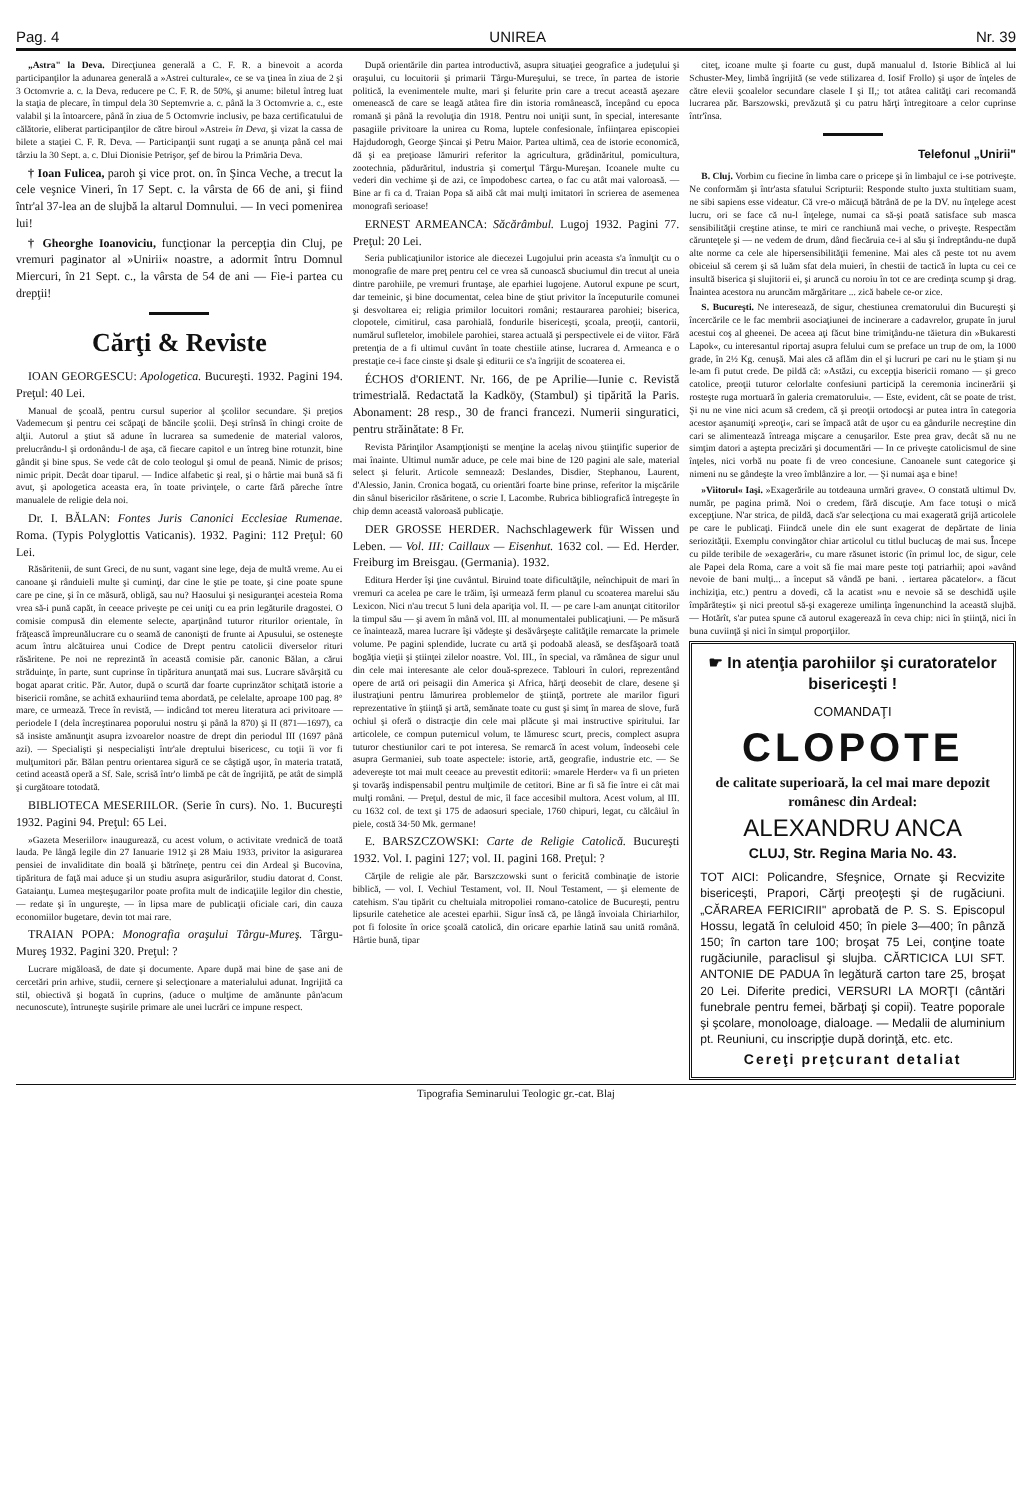Pag. 4 UNIREA Nr. 39
„Astra" la Deva. Direcţiunea generală a C. F. R. a binevoit a acorda participanţilor la adunarea generală a »Astrei culturale«, ce se va ţinea în ziua de 2 şi 3 Octomvrie a. c. la Deva, reducere pe C. F. R. de 50%, şi anume: biletul întreg luat la staţia de plecare, în timpul dela 30 Septemvrie a. c. până la 3 Octomvrie a. c., este valabil şi la întoarcere, până în ziua de 5 Octomvrie inclusiv, pe baza certificatului de călătorie, eliberat participanţilor de către biroul »Astrei« în Deva, şi vizat la cassa de bilete a staţiei C. F. R. Deva. — Participanţii sunt rugaţi a se anunţa până cel mai târziu la 30 Sept. a. c. Dlui Dionisie Petrişor, şef de birou la Primăria Deva.
† Ioan Fulicea, paroh şi vice prot. on. în Şinca Veche, a trecut la cele veşnice Vineri, în 17 Sept. c. la vârsta de 66 de ani, şi fiind într'al 37-lea an de slujbă la altarul Domnului. — In veci pomenirea lui!
† Gheorghe Ioanoviciu, funcţionar la percepţia din Cluj, pe vremuri paginator al »Unirii« noastre, a adormit întru Domnul Miercuri, în 21 Sept. c., la vârsta de 54 de ani — Fie-i partea cu drepţii!
Cărţi & Reviste
IOAN GEORGESCU: Apologetica. Bucureşti. 1932. Pagini 194. Preţul: 40 Lei.
Manual de şcoală, pentru cursul superior al şcolilor secundare. Şi preţios Vademecum şi pentru cei scăpaţi de băncile şcolii. Deşi strînsă în chingi croite de alţii. Autorul a ştiut să adune în lucrarea sa sumedenie de material valoros, prelucrându-l şi ordonându-l de aşa, că fiecare capitol e un întreg bine rotunzit, bine gândit şi bine spus. Se vede cât de colo teologul şi omul de peană. Nimic de prisos; nimic pripit. Decât doar tiparul. — Indice alfabetic şi real, şi o hârtie mai bună să fi avut, şi apologetica aceasta era, în toate privinţele, o carte fără păreche între manualele de religie dela noi.
Dr. I. BĂLAN: Fontes Juris Canonici Ecclesiae Rumenae. Roma. (Typis Polyglottis Vaticanis). 1932. Pagini: 112 Preţul: 60 Lei.
Răsăritenii, de sunt Greci, de nu sunt, vagant sine lege, deja de multă vreme. Au ei canoane şi rânduieli multe şi cuminţi, dar cine le ştie pe toate, şi cine poate spune care pe cine, şi în ce măsură, obligă, sau nu? Haosului şi nesiguranţei acesteia Roma vrea să-i pună capăt, în ceeace priveşte pe cei uniţi cu ea prin legăturile dragostei. O comisie compusă din elemente selecte, aparţinând tuturor riturilor orientale, în frăţească împreunălucrare cu o seamă de canonişti de frunte ai Apusului, se osteneşte acum întru alcătuirea unui Codice de Drept pentru catolicii diverselor rituri răsăritene. Pe noi ne reprezintă în această comisie păr. canonic Bălan, a cărui străduinţe, în parte, sunt cuprinse în tipăritura anunţată mai sus. Lucrare săvârşită cu bogat aparat critic. Păr. Autor, după o scurtă dar foarte cuprinzător schiţată istorie a bisericii române, se achită exhauriind tema abordată, pe celelalte, aproape 100 pag. 8° mare, ce urmează. Trece în revistă, — indicând tot mereu literatura aci privitoare — periodele I (dela încreştinarea poporului nostru şi până la 870) şi II (871—1697), ca să insiste amănunţit asupra izvoarelor noastre de drept din periodul III (1697 până azi). — Specialişti şi nespecialişti într'ale dreptului bisericesc, cu toţii îi vor fi mulţumitori păr. Bălan pentru orientarea sigură ce se câştigă uşor, în materia tratată, cetind această operă a Sf. Sale, scrisă într'o limbă pe cât de îngrijită, pe atât de simplă şi curgătoare totodată.
BIBLIOTECA MESERIILOR. (Serie în curs). No. 1. Bucureşti 1932. Pagini 94. Preţul: 65 Lei.
»Gazeta Meseriilor« inaugurează, cu acest volum, o activitate vrednică de toată lauda. Pe lângă legile din 27 Ianuarie 1912 şi 28 Maiu 1933, privitor la asigurarea pensiei de invaliditate din boală şi bătrîneţe, pentru cei din Ardeal şi Bucovina, tipăritura de faţă mai aduce şi un studiu asupra asigurărilor, studiu datorat d. Const. Gataianţu. Lumea meşteşugarilor poate profita mult de indicaţiile legilor din chestie, — redate şi în ungureşte, — în lipsa mare de publicaţii oficiale cari, din cauza economiilor bugetare, devin tot mai rare.
TRAIAN POPA: Monografia oraşului Târgu-Mureş. Târgu-Mureş 1932. Pagini 320. Preţul: ?
Lucrare migăloasă, de date şi documente. Apare după mai bine de şase ani de cercetări prin arhive, studii, cernere şi selecţionare a materialului adunat. Ingrijită ca stil, obiectivă şi bogată în cuprins, (aduce o mulţime de amănunte pân'acum necunoscute), întruneşte suşirile primare ale unei lucrări ce impune respect.
După orientările din partea introductivă, asupra situaţiei geografice a judeţului şi oraşului, cu locuitorii şi primarii Târgu-Mureşului, se trece, în partea de istorie politică, la evenimentele multe, mari şi felurite prin care a trecut această aşezare omenească de care se leagă atâtea fire din istoria românească, începând cu epoca romană şi până la revoluţia din 1918. Pentru noi uniţii sunt, în special, interesante pasagiile privitoare la unirea cu Roma, luptele confesionale, înfiinţarea episcopiei Hajdudorogh, George Şincai şi Petru Maior. Partea ultimă, cea de istorie economică, dă şi ea preţioase lămuriri referitor la agricultura, grădinăritul, pomicultura, zootechnia, pădurăritul, industria şi comerţul Târgu-Mureşan. Icoanele multe cu vederi din vechime şi de azi, ce împodobesc cartea, o fac cu atât mai valoroasă. — Bine ar fi ca d. Traian Popa să aibă cât mai mulţi imitatori în scrierea de asemenea monografi serioase!
ERNEST ARMEANCA: Săcărâmbul. Lugoj 1932. Pagini 77. Preţul: 20 Lei.
Seria publicaţiunilor istorice ale diecezei Lugojului prin aceasta s'a înmulţit cu o monografie de mare preţ pentru cel ce vrea să cunoască sbuciumul din trecut al uneia dintre parohiile, pe vremuri fruntaşe, ale eparhiei lugojene. Autorul expune pe scurt, dar temeinic, şi bine documentat, celea bine de ştiut privitor la începuturile comunei şi desvoltarea ei; religia primilor locuitori români; restaurarea parohiei; biserica, clopotele, cimitirul, casa parohială, fondurile bisericeşti, şcoala, preoţii, cantorii, numărul sufletelor, imobilele parohiei, starea actuală şi perspectivele ei de viitor. Fără pretenţia de a fi ultimul cuvânt în toate chestiile atinse, lucrarea d. Armeanca e o prestaţie ce-i face cinste şi dsale şi editurii ce s'a îngrijit de scoaterea ei.
ÉCHOS d'ORIENT. Nr. 166, de pe Aprilie—Iunie c. Revistă trimestrială. Redactată la Kadköy, (Stambul) şi tipărită la Paris. Abonament: 28 resp., 30 de franci francezi. Numerii singuratici, pentru străinătate: 8 Fr.
Revista Părinţilor Asampţionişti se menţine la acelaş nivou ştiinţific superior de mai înainte. Ultimul număr aduce, pe cele mai bine de 120 pagini ale sale, material select şi felurit. Articole semnează: Deslandes, Disdier, Stephanou, Laurent, d'Alessio, Janin. Cronica bogată, cu orientări foarte bine prinse, referitor la mişcările din sânul bisericilor răsăritene, o scrie I. Lacombe. Rubrica bibliografică întregeşte în chip demn această valoroasă publicaţie.
DER GROSSE HERDER. Nachschlagewerk für Wissen und Leben. — Vol. III: Caillaux — Eisenhut. 1632 col. — Ed. Herder. Freiburg im Breisgau. (Germania). 1932.
Editura Herder îşi ţine cuvântul. Biruind toate dificultăţile, neînchipuit de mari în vremuri ca acelea pe care le trăim, îşi urmează ferm planul cu scoaterea marelui său Lexicon. Nici n'au trecut 5 luni dela apariţia vol. II. — pe care l-am anunţat cititorilor la timpul său — şi avem în mână vol. III. al monumentalei publicaţiuni. — Pe măsură ce înaintează, marea lucrare îşi vădeşte şi desăvârşeşte calităţile remarcate la primele volume. Pe pagini splendide, lucrate cu artă şi podoabă aleasă, se desfăşoară toată bogăţia vieţii şi ştiinţei zilelor noastre. Vol. III., în special, va rămânea de sigur unul din cele mai interesante ale celor două-sprezece. Tablouri în culori, reprezentând opere de artă ori peisagii din America şi Africa, hărţi deosebit de clare, desene şi ilustraţiuni pentru lămurirea problemelor de ştiinţă, portrete ale marilor figuri reprezentative în ştiinţă şi artă, semănate toate cu gust şi simţ în marea de slove, fură ochiul şi oferă o distracţie din cele mai plăcute şi mai instructive spiritului. Iar articolele, ce compun puternicul volum, te lămuresc scurt, precis, complect asupra tuturor chestiunilor cari te pot interesa. Se remarcă în acest volum, îndeosebi cele asupra Germaniei, sub toate aspectele: istorie, artă, geografie, industrie etc. — Se adevereşte tot mai mult ceeace au prevestit editorii: »marele Herder« va fi un prieten şi tovarăş indispensabil pentru mulţimile de cetitori. Bine ar fi să fie între ei cât mai mulţi români. — Preţul, destul de mic, îl face accesibil multora. Acest volum, al III. cu 1632 col. de text şi 175 de adaosuri speciale, 1760 chipuri, legat, cu călcâiul în piele, costă 34·50 Mk. germane!
E. BARSZCZOWSKI: Carte de Religie Catolică. Bucureşti 1932. Vol. I. pagini 127; vol. II. pagini 168. Preţul: ?
Cărţile de religie ale păr. Barszczowski sunt o fericită combinaţie de istorie biblică, — vol. I. Vechiul Testament, vol. II. Noul Testament, — şi elemente de catehism. S'au tipărit cu cheltuiala mitropoliei romano-catolice de Bucureşti, pentru lipsurile catehetice ale acestei eparhii. Sigur însă că, pe lângă învoiala Chiriarhilor, pot fi folosite în orice şcoală catolică, din oricare eparhie latină sau unită română. Hârtie bună, tipar
citeţ, icoane multe şi foarte cu gust, după manualul d. Istorie Biblică al lui Schuster-Mey, limbă îngrijită (se vede stilizarea d. Iosif Frollo) şi uşor de înţeles de către elevii şcoalelor secundare clasele I şi II,; tot atâtea calităţi cari recomandă lucrarea păr. Barszowski, prevăzută şi cu patru hărţi întregitoare a celor cuprinse într'însa.
Telefonul „Unirii"
B. Cluj. Vorbim cu fiecine în limba care o pricepe şi în limbajul ce i-se potriveşte. Ne conformăm şi într'asta sfatului Scripturii: Responde stulto juxta stultitiam suam, ne sibi sapiens esse videatur. Că vre-o măicuţă bătrână de pe la DV. nu înţelege acest lucru, ori se face că nu-l înţelege, numai ca să-şi poată satisface sub masca sensibilităţii creştine atinse, te miri ce ranchiună mai veche, o priveşte. Respectăm cărunteţele şi — ne vedem de drum, dând fiecăruia ce-i al său şi îndreptându-ne după alte norme ca cele ale hipersensibilităţii femenine. Mai ales că peste tot nu avem obiceiul să cerem şi să luăm sfat dela muieri, în chestii de tactică în lupta cu cei ce insultă biserica şi slujitorii ei, şi aruncă cu noroiu în tot ce are credinţa scump şi drag. Înaintea acestora nu aruncăm mărgăritare ... zică babele ce-or zice.
S. Bucureşti. Ne interesează, de sigur, chestiunea crematorului din Bucureşti şi încercările ce le fac membrii asociaţiunei de incinerare a cadavrelor, grupate în jurul acestui coş al gheenei. De aceea aţi făcut bine trimiţându-ne tăietura din »Bukaresti Lapok«, cu interesantul riportaj asupra felului cum se preface un trup de om, la 1000 grade, în 2½ Kg. cenuşă. Mai ales că aflăm din el şi lucruri pe cari nu le ştiam şi nu le-am fi putut crede. De pildă că: »Astăzi, cu excepţia bisericii romano — şi greco catolice, preoţii tuturor celorlalte confesiuni participă la ceremonia incinerării şi rosteşte ruga mortuară în galeria crematorului«. — Este, evident, cât se poate de trist. Şi nu ne vine nici acum să credem, că şi preoţii ortodocşi ar putea intra în categoria acestor aşanumiţi »preoţi«, cari se împacă atât de uşor cu ea gândurile necreştine din cari se alimentează întreaga mişcare a cenuşarilor. Este prea grav, decât să nu ne simţim datori a aştepta precizări şi documentări — In ce priveşte catolicismul de sine înţeles, nici vorbă nu poate fi de vreo concesiune. Canoanele sunt categorice şi nimeni nu se gândeşte la vreo îmblânzire a lor. — Şi numai aşa e bine!
»Viitorul« Iaşi. »Exagerările au totdeauna urmări grave«. O constată ultimul Dv. număr, pe pagina primă. Noi o credem, fără discuţie. Am face totuşi o mică excepţiune. N'ar strica, de pildă, dacă s'ar selecţiona cu mai exagerată grijă articolele pe care le publicaţi. Fiindcă unele din ele sunt exagerat de depărtate de linia seriozităţii. Exemplu convingător chiar articolul cu titlul buclucaş de mai sus. Începe cu pilde teribile de »exagerări«, cu mare răsunet istoric (în primul loc, de sigur, cele ale Papei dela Roma, care a voit să fie mai mare peste toţi patriarhii; apoi »având nevoie de bani mulţi... a început să vândă pe bani. . iertarea păcatelor«. a făcut inchiziţia, etc.) pentru a dovedi, că la acatist »nu e nevoie să se deschidă uşile împărăteşti« şi nici preotul să-şi exagereze umilinţa îngenunchind la această slujbă. — Hotărît, s'ar putea spune că autorul exagerează în ceva chip: nici în ştiinţă, nici în buna cuviinţă şi nici în simţul proporţiilor.
☛ In atenţia parohiilor şi curatoratelor bisericeşti !
COMANDAŢI
CLOPOTE
de calitate superioară, la cel mai mare depozit românesc din Ardeal:
ALEXANDRU ANCA
CLUJ, Str. Regina Maria No. 43.
TOT AICI: Policandre, Sfeşnice, Ornate şi Recvizite bisericeşti, Prapori, Cărţi preoţeşti şi de rugăciuni. „CĂRAREA FERICIRII" aprobată de P. S. S. Episcopul Hossu, legată în celuloid 450; în piele 3—400; în pânză 150; în carton tare 100; broşat 75 Lei, conţine toate rugăciunile, paraclisul şi slujba. CĂRTICICA LUI SFT. ANTONIE DE PADUA în legătură carton tare 25, broşat 20 Lei. Diferite predici, VERSURI LA MORŢI (cântări funebrale pentru femei, bărbaţi şi copii). Teatre poporale şi şcolare, monoloage, dialoage. — Medalii de aluminium pt. Reuniuni, cu inscripţie după dorinţă, etc. etc.
Cereţi preţcurant detaliat
Tipografia Seminarului Teologic gr.-cat. Blaj